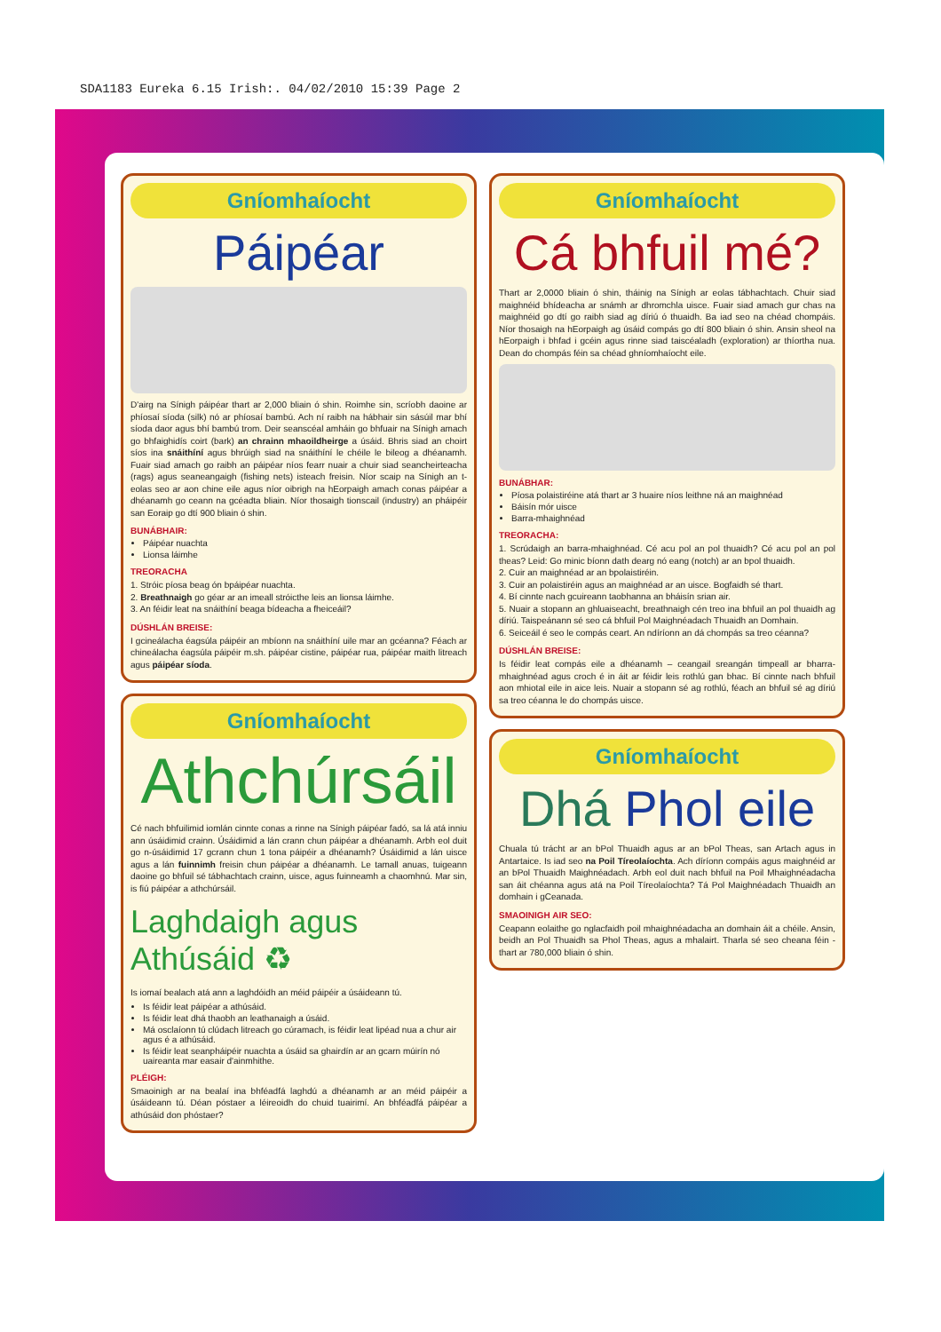SDA1183 Eureka 6.15 Irish:. 04/02/2010 15:39 Page 2
Gníomhaíocht
Páipéar
D'airg na Sínigh páipéar thart ar 2,000 bliain ó shin. Roimhe sin, scríobh daoine ar phíosaí síoda (silk) nó ar phíosaí bambú. Ach ní raibh na hábhair sin sásúil mar bhí síoda daor agus bhí bambú trom. Deir seanscéal amháin go bhfuair na Sínigh amach go bhfaighidís coirt (bark) an chrainn mhaoildheirge a úsáid. Bhris siad an choirt síos ina snáithíní agus bhrúigh siad na snáithíní le chéile le bileog a dhéanamh. Fuair siad amach go raibh an páipéar níos fearr nuair a chuir siad seancheirteacha (rags) agus seaneangaigh (fishing nets) isteach freisin. Níor scaip na Sínigh an t-eolas seo ar aon chine eile agus níor oibrigh na hEorpaigh amach conas páipéar a dhéanamh go ceann na gcéadta bliain. Níor thosaigh tionscail (industry) an pháipéir san Eoraip go dtí 900 bliain ó shin.
BUNÁBHAIR:
Páipéar nuachta
Lionsa láimhe
TREORACHA
1. Stróic píosa beag ón bpáipéar nuachta.
2. Breathnaigh go géar ar an imeall stróicthe leis an lionsa láimhe.
3. An féidir leat na snáithíní beaga bídeacha a fheiceáil?
DÚSHLÁN BREISE:
I gcineálacha éagsúla páipéir an mbíonn na snáithíní uile mar an gcéanna? Féach ar chineálacha éagsúla páipéir m.sh. páipéar cistine, páipéar rua, páipéar maith litreach agus páipéar síoda.
Gníomhaíocht
Athchúrsáil
Cé nach bhfuilimid iomlán cinnte conas a rinne na Sínigh páipéar fadó, sa lá atá inniu ann úsáidimid crainn. Úsáidimid a lán crann chun páipéar a dhéanamh. Arbh eol duit go n-úsáidimid 17 gcrann chun 1 tona páipéir a dhéanamh? Úsáidimid a lán uisce agus a lán fuinnimh freisin chun páipéar a dhéanamh. Le tamall anuas, tuigeann daoine go bhfuil sé tábhachtach crainn, uisce, agus fuinneamh a chaomhnú. Mar sin, is fiú páipéar a athchúrsáil.
Laghdaigh agus Athúsáid ♻
Is iomaí bealach atá ann a laghdóidh an méid páipéir a úsáideann tú.
Is féidir leat páipéar a athúsáid.
Is féidir leat dhá thaobh an leathanaigh a úsáid.
Má osclaíonn tú clúdach litreach go cúramach, is féidir leat lipéad nua a chur air agus é a athúsáid.
Is féidir leat seanpháipéir nuachta a úsáid sa ghairdín ar an gcarn múirín nó uaireanta mar easair d'ainmhithe.
PLÉIGH:
Smaoinigh ar na bealaí ina bhféadfá laghdú a dhéanamh ar an méid páipéir a úsáideann tú. Déan póstaer a léireoidh do chuid tuairimí. An bhféadfá páipéar a athúsáid don phóstaer?
Gníomhaíocht
Cá bhfuil mé?
Thart ar 2,0000 bliain ó shin, tháinig na Sínigh ar eolas tábhachtach. Chuir siad maighnéid bhídeacha ar snámh ar dhromchla uisce. Fuair siad amach gur chas na maighnéid go dtí go raibh siad ag díriú ó thuaidh. Ba iad seo na chéad chompáis. Níor thosaigh na hEorpaigh ag úsáid compás go dtí 800 bliain ó shin. Ansin sheol na hEorpaigh i bhfad i gcéin agus rinne siad taiscéaladh (exploration) ar thíortha nua. Dean do chompás féin sa chéad ghníomhaíocht eile.
BUNÁBHAR:
Píosa polaistiréine atá thart ar 3 huaire níos leithne ná an maighnéad
Báisín mór uisce
Barra-mhaighnéad
TREORACHA:
1. Scrúdaigh an barra-mhaighnéad. Cé acu pol an pol thuaidh? Cé acu pol an pol theas? Leid: Go minic bíonn dath dearg nó eang (notch) ar an bpol thuaidh.
2. Cuir an maighnéad ar an bpolaistiréin.
3. Cuir an polaistiréin agus an maighnéad ar an uisce. Bogfaidh sé thart.
4. Bí cinnte nach gcuireann taobhanna an bháisín srian air.
5. Nuair a stopann an ghluaiseacht, breathnaigh cén treo ina bhfuil an pol thuaidh ag díriú. Taispeánann sé seo cá bhfuil Pol Maighnéadach Thuaidh an Domhain.
6. Seiceáil é seo le compás ceart. An ndíríonn an dá chompás sa treo céanna?
DÚSHLÁN BREISE:
Is féidir leat compás eile a dhéanamh – ceangail sreangán timpeall ar bharra-mhaighnéad agus croch é in áit ar féidir leis rothlú gan bhac. Bí cinnte nach bhfuil aon mhiotal eile in aice leis. Nuair a stopann sé ag rothlú, féach an bhfuil sé ag díriú sa treo céanna le do chompás uisce.
Gníomhaíocht
Dhá Phol eile
Chuala tú trácht ar an bPol Thuaidh agus ar an bPol Theas, san Artach agus in Antartaice. Is iad seo na Poil Tíreolaíochta. Ach díríonn compáis agus maighnéid ar an bPol Thuaidh Maighnéadach. Arbh eol duit nach bhfuil na Poil Mhaighnéadacha san áit chéanna agus atá na Poil Tíreolaíochta? Tá Pol Maighnéadach Thuaidh an domhain i gCeanada.
SMAOINIGH AIR SEO:
Ceapann eolaithe go nglacfaidh poil mhaighnéadacha an domhain áit a chéile. Ansin, beidh an Pol Thuaidh sa Phol Theas, agus a mhalairt. Tharla sé seo cheana féin - thart ar 780,000 bliain ó shin.